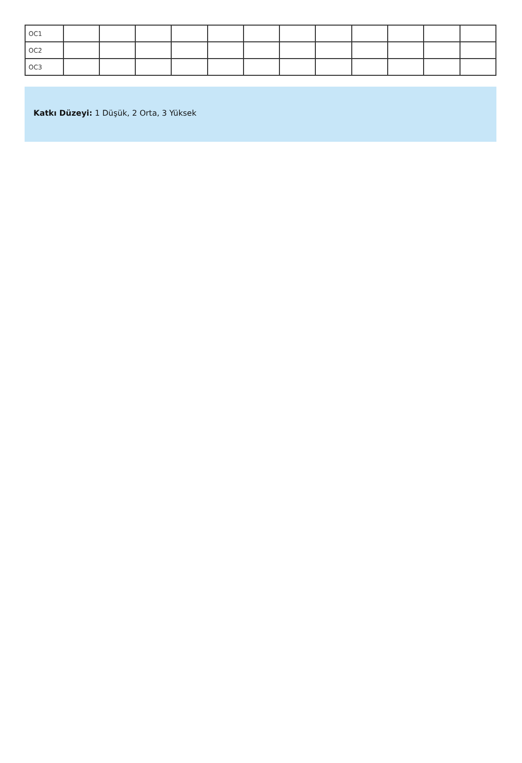| OC1 | | | | | | | | | | | | |
| OC2 | | | | | | | | | | | | |
| OC3 | | | | | | | | | | | | |
Katkı Düzeyi: 1 Düşük, 2 Orta, 3 Yüksek